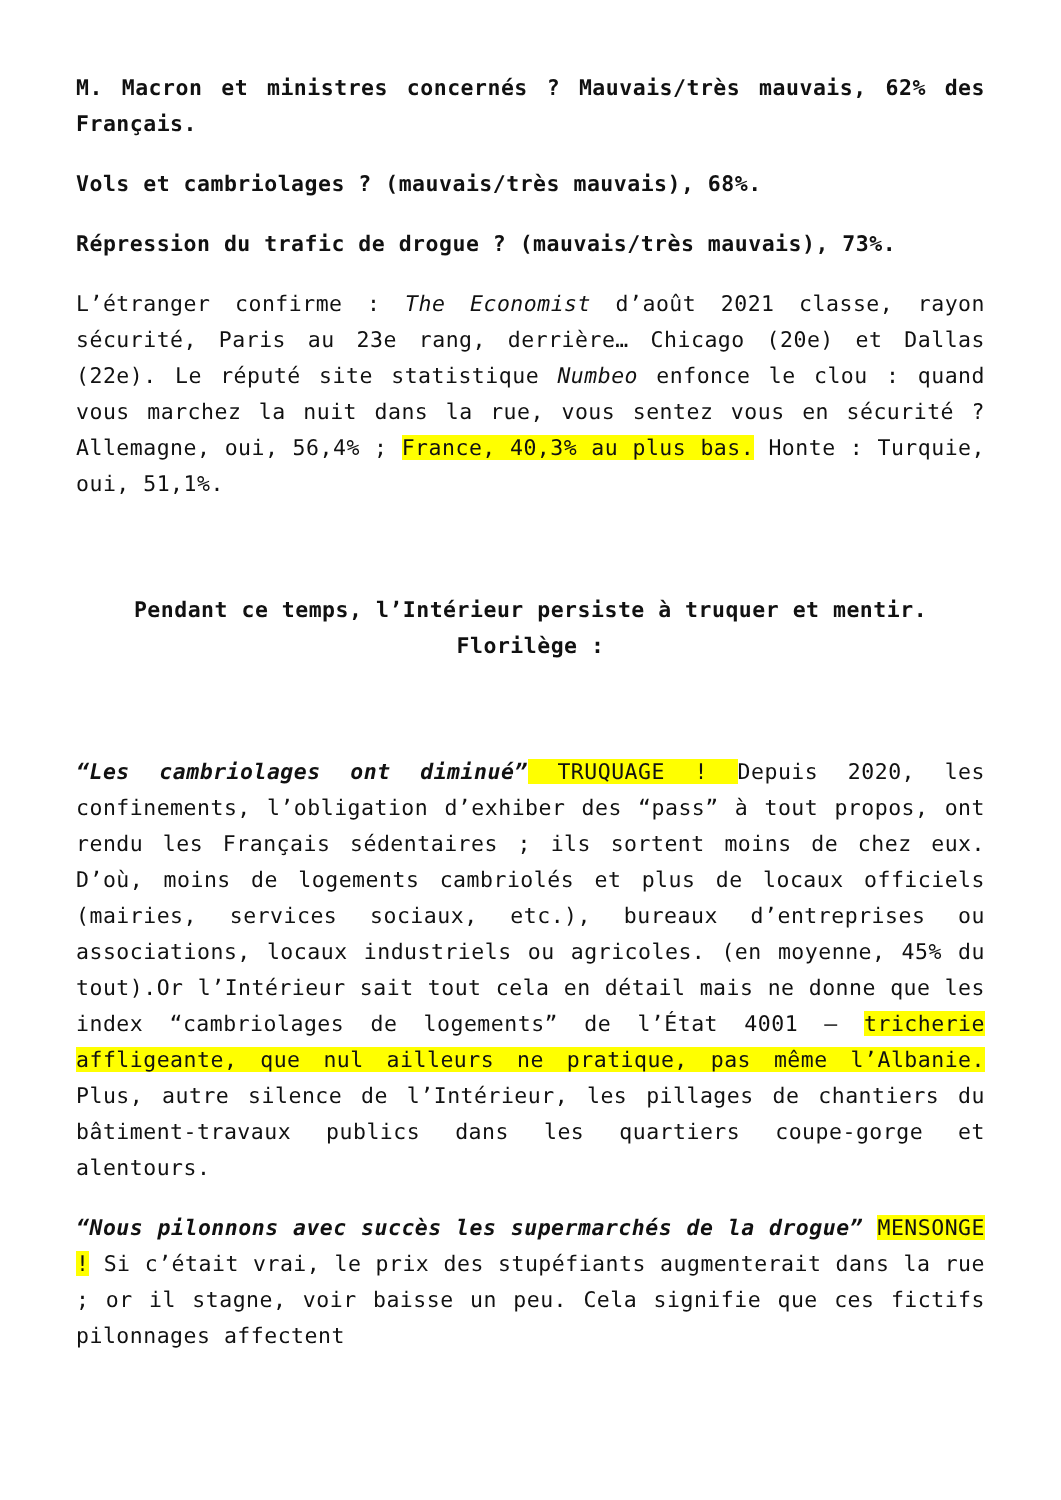M. Macron et ministres concernés ? Mauvais/très mauvais, 62% des Français.
Vols et cambriolages ? (mauvais/très mauvais), 68%.
Répression du trafic de drogue ? (mauvais/très mauvais), 73%.
L’étranger confirme : The Economist d’août 2021 classe, rayon sécurité, Paris au 23e rang, derrière… Chicago (20e) et Dallas (22e). Le réputé site statistique Numbeo enfonce le clou : quand vous marchez la nuit dans la rue, vous sentez vous en sécurité ? Allemagne, oui, 56,4% ; France, 40,3% au plus bas. Honte : Turquie, oui, 51,1%.
Pendant ce temps, l’Intérieur persiste à truquer et mentir. Florilège :
“Les cambriolages ont diminué” TRUQUAGE ! Depuis 2020, les confinements, l’obligation d’exhiber des “pass” à tout propos, ont rendu les Français sédentaires ; ils sortent moins de chez eux. D’où, moins de logements cambriolés et plus de locaux officiels (mairies, services sociaux, etc.), bureaux d’entreprises ou associations, locaux industriels ou agricoles. (en moyenne, 45% du tout).Or l’Intérieur sait tout cela en détail mais ne donne que les index “cambriolages de logements” de l’État 4001 – tricherie affligeante, que nul ailleurs ne pratique, pas même l’Albanie. Plus, autre silence de l’Intérieur, les pillages de chantiers du bâtiment-travaux publics dans les quartiers coupe-gorge et alentours.
“Nous pilonnons avec succès les supermarchés de la drogue” MENSONGE ! Si c’était vrai, le prix des stupéfiants augmenterait dans la rue ; or il stagne, voir baisse un peu. Cela signifie que ces fictifs pilonnages affectent